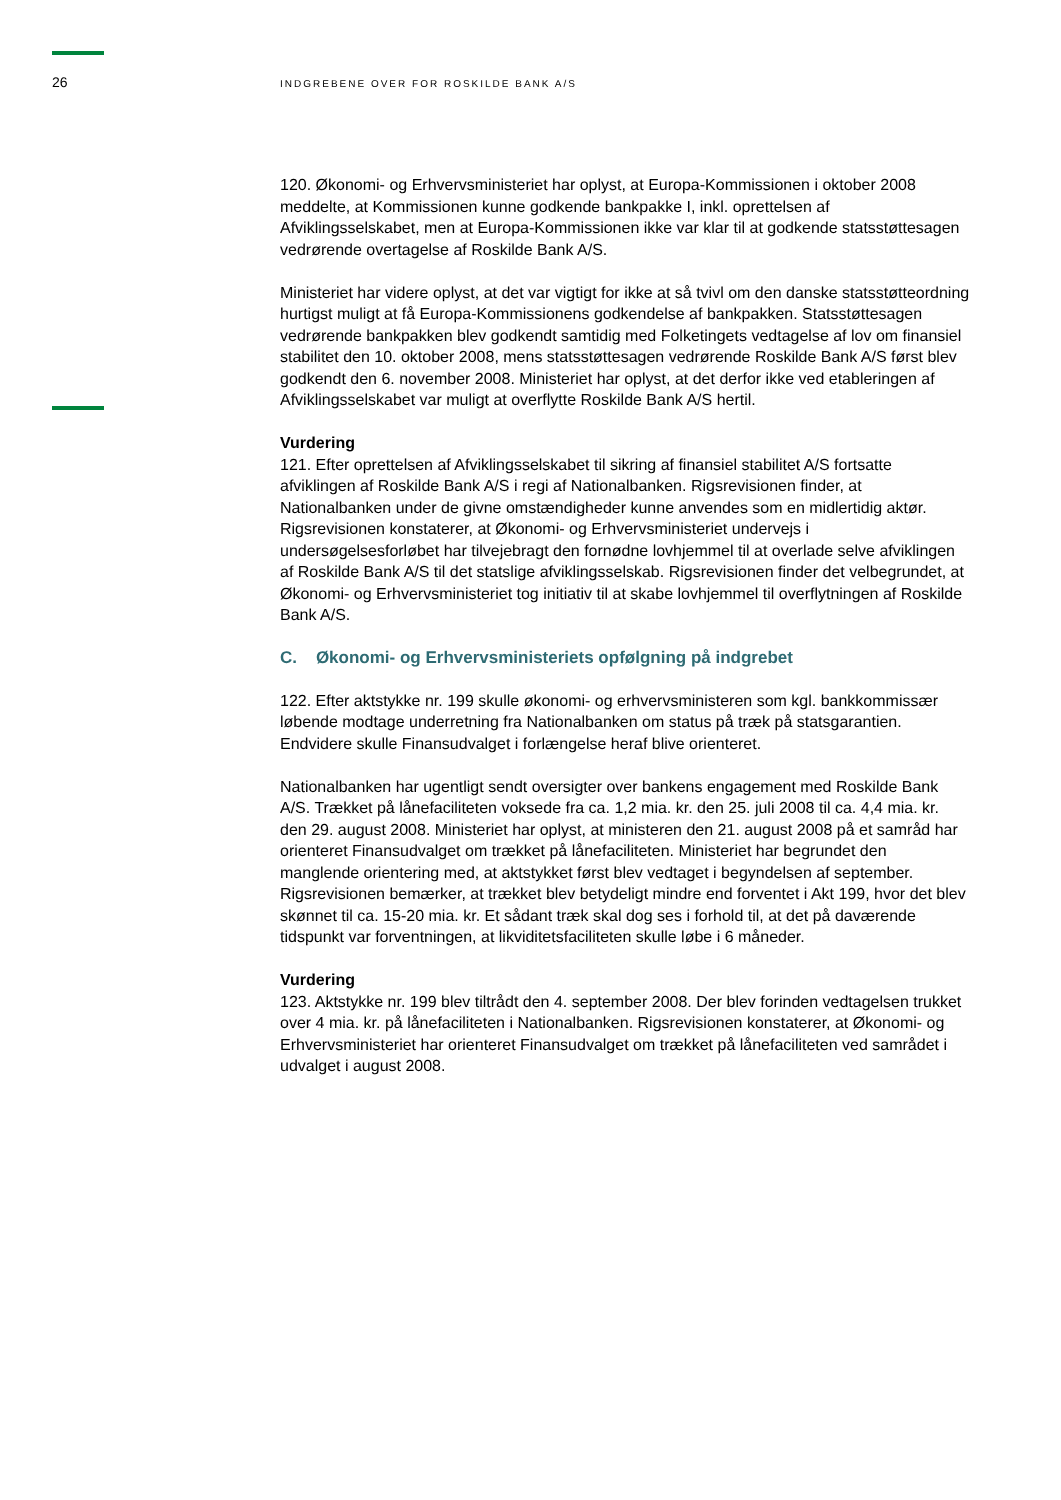26 INDGREBENE OVER FOR ROSKILDE BANK A/S
120. Økonomi- og Erhvervsministeriet har oplyst, at Europa-Kommissionen i oktober 2008 meddelte, at Kommissionen kunne godkende bankpakke I, inkl. oprettelsen af Afviklingsselskabet, men at Europa-Kommissionen ikke var klar til at godkende statsstøttesagen vedrørende overtagelse af Roskilde Bank A/S.
Ministeriet har videre oplyst, at det var vigtigt for ikke at så tvivl om den danske statsstøtteordning hurtigst muligt at få Europa-Kommissionens godkendelse af bankpakken. Statsstøttesagen vedrørende bankpakken blev godkendt samtidig med Folketingets vedtagelse af lov om finansiel stabilitet den 10. oktober 2008, mens statsstøttesagen vedrørende Roskilde Bank A/S først blev godkendt den 6. november 2008. Ministeriet har oplyst, at det derfor ikke ved etableringen af Afviklingsselskabet var muligt at overflytte Roskilde Bank A/S hertil.
Vurdering
121. Efter oprettelsen af Afviklingsselskabet til sikring af finansiel stabilitet A/S fortsatte afviklingen af Roskilde Bank A/S i regi af Nationalbanken. Rigsrevisionen finder, at Nationalbanken under de givne omstændigheder kunne anvendes som en midlertidig aktør. Rigsrevisionen konstaterer, at Økonomi- og Erhvervsministeriet undervejs i undersøgelsesforløbet har tilvejebragt den fornødne lovhjemmel til at overlade selve afviklingen af Roskilde Bank A/S til det statslige afviklingsselskab. Rigsrevisionen finder det velbegrundet, at Økonomi- og Erhvervsministeriet tog initiativ til at skabe lovhjemmel til overflytningen af Roskilde Bank A/S.
C. Økonomi- og Erhvervsministeriets opfølgning på indgrebet
122. Efter aktstykke nr. 199 skulle økonomi- og erhvervsministeren som kgl. bankkommissær løbende modtage underretning fra Nationalbanken om status på træk på statsgarantien. Endvidere skulle Finansudvalget i forlængelse heraf blive orienteret.
Nationalbanken har ugentligt sendt oversigter over bankens engagement med Roskilde Bank A/S. Trækket på lånefaciliteten voksede fra ca. 1,2 mia. kr. den 25. juli 2008 til ca. 4,4 mia. kr. den 29. august 2008. Ministeriet har oplyst, at ministeren den 21. august 2008 på et samråd har orienteret Finansudvalget om trækket på lånefaciliteten. Ministeriet har begrundet den manglende orientering med, at aktstykket først blev vedtaget i begyndelsen af september. Rigsrevisionen bemærker, at trækket blev betydeligt mindre end forventet i Akt 199, hvor det blev skønnet til ca. 15-20 mia. kr. Et sådant træk skal dog ses i forhold til, at det på daværende tidspunkt var forventningen, at likviditetsfaciliteten skulle løbe i 6 måneder.
Vurdering
123. Aktstykke nr. 199 blev tiltrådt den 4. september 2008. Der blev forinden vedtagelsen trukket over 4 mia. kr. på lånefaciliteten i Nationalbanken. Rigsrevisionen konstaterer, at Økonomi- og Erhvervsministeriet har orienteret Finansudvalget om trækket på lånefaciliteten ved samrådet i udvalget i august 2008.